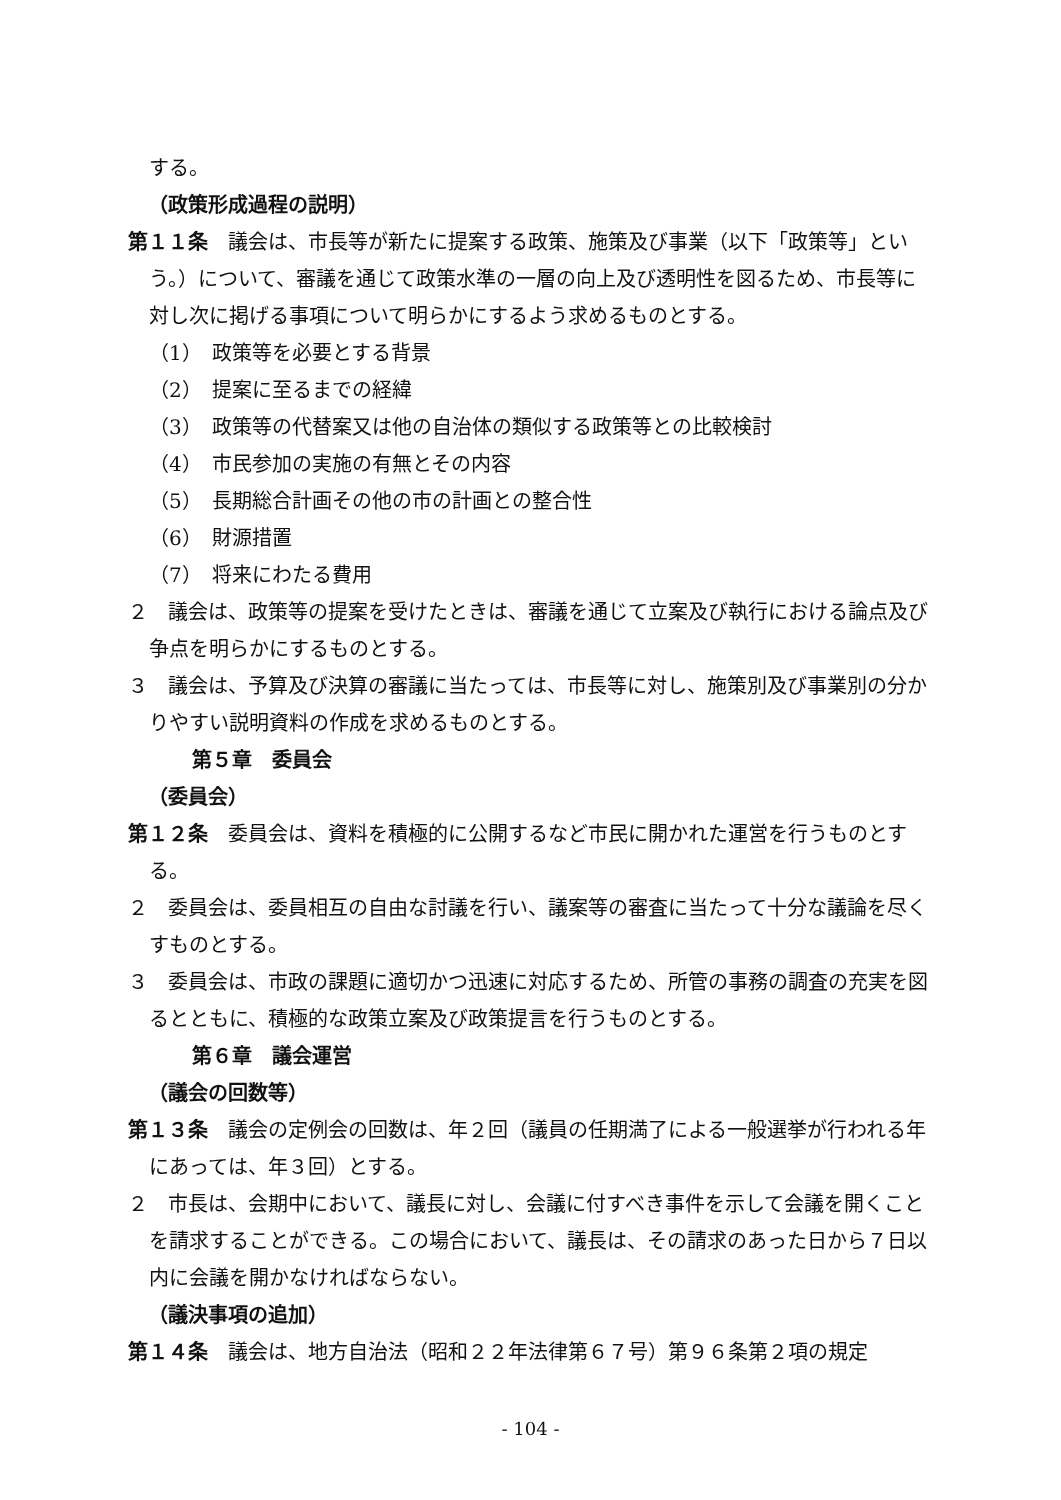する。
（政策形成過程の説明）
第１１条　議会は、市長等が新たに提案する政策、施策及び事業（以下「政策等」という。）について、審議を通じて政策水準の一層の向上及び透明性を図るため、市長等に対し次に掲げる事項について明らかにするよう求めるものとする。
（1）　政策等を必要とする背景
（2）　提案に至るまでの経緯
（3）　政策等の代替案又は他の自治体の類似する政策等との比較検討
（4）　市民参加の実施の有無とその内容
（5）　長期総合計画その他の市の計画との整合性
（6）　財源措置
（7）　将来にわたる費用
２　議会は、政策等の提案を受けたときは、審議を通じて立案及び執行における論点及び争点を明らかにするものとする。
３　議会は、予算及び決算の審議に当たっては、市長等に対し、施策別及び事業別の分かりやすい説明資料の作成を求めるものとする。
第５章　委員会
（委員会）
第１２条　委員会は、資料を積極的に公開するなど市民に開かれた運営を行うものとする。
２　委員会は、委員相互の自由な討議を行い、議案等の審査に当たって十分な議論を尽くすものとする。
３　委員会は、市政の課題に適切かつ迅速に対応するため、所管の事務の調査の充実を図るとともに、積極的な政策立案及び政策提言を行うものとする。
第６章　議会運営
（議会の回数等）
第１３条　議会の定例会の回数は、年２回（議員の任期満了による一般選挙が行われる年にあっては、年３回）とする。
２　市長は、会期中において、議長に対し、会議に付すべき事件を示して会議を開くことを請求することができる。この場合において、議長は、その請求のあった日から７日以内に会議を開かなければならない。
（議決事項の追加）
第１４条　議会は、地方自治法（昭和２２年法律第６７号）第９６条第２項の規定
- 104 -